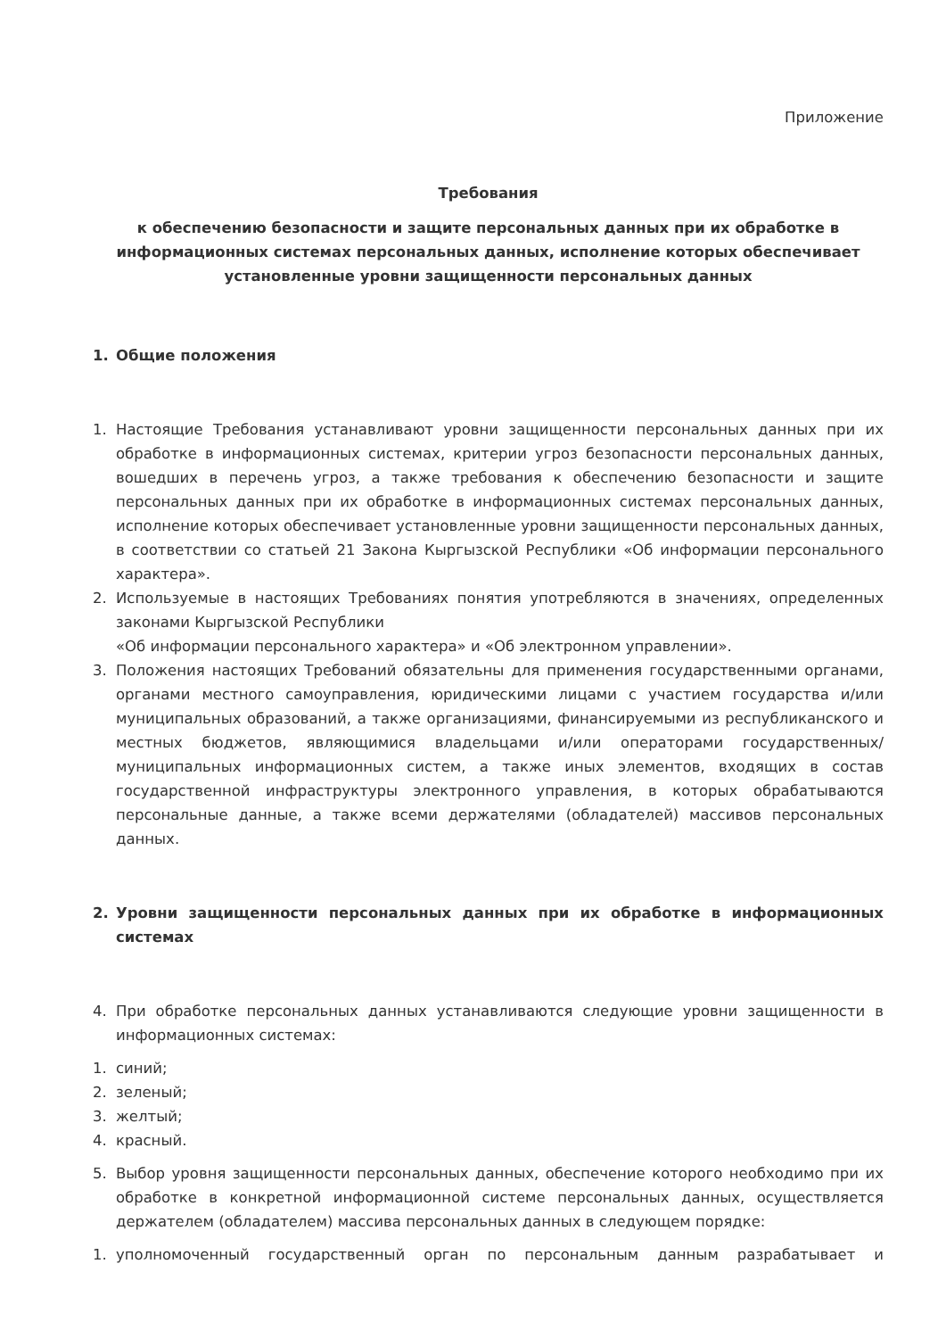Приложение
Требования
к обеспечению безопасности и защите персональных данных при их обработке в информационных системах персональных данных, исполнение которых обеспечивает установленные уровни защищенности персональных данных
1. Общие положения
1. Настоящие Требования устанавливают уровни защищенности персональных данных при их обработке в информационных системах, критерии угроз безопасности персональных данных, вошедших в перечень угроз, а также требования к обеспечению безопасности и защите персональных данных при их обработке в информационных системах персональных данных, исполнение которых обеспечивает установленные уровни защищенности персональных данных, в соответствии со статьей 21 Закона Кыргызской Республики «Об информации персонального характера».
2. Используемые в настоящих Требованиях понятия употребляются в значениях, определенных законами Кыргызской Республики
«Об информации персонального характера» и «Об электронном управлении».
3. Положения настоящих Требований обязательны для применения государственными органами, органами местного самоуправления, юридическими лицами с участием государства и/или муниципальных образований, а также организациями, финансируемыми из республиканского и местных бюджетов, являющимися владельцами и/или операторами государственных/муниципальных информационных систем, а также иных элементов, входящих в состав государственной инфраструктуры электронного управления, в которых обрабатываются персональные данные, а также всеми держателями (обладателей) массивов персональных данных.
2. Уровни защищенности персональных данных при их обработке в информационных системах
4. При обработке персональных данных устанавливаются следующие уровни защищенности в информационных системах:
1. синий;
2. зеленый;
3. желтый;
4. красный.
5. Выбор уровня защищенности персональных данных, обеспечение которого необходимо при их обработке в конкретной информационной системе персональных данных, осуществляется держателем (обладателем) массива персональных данных в следующем порядке:
1. уполномоченный государственный орган по персональным данным разрабатывает и